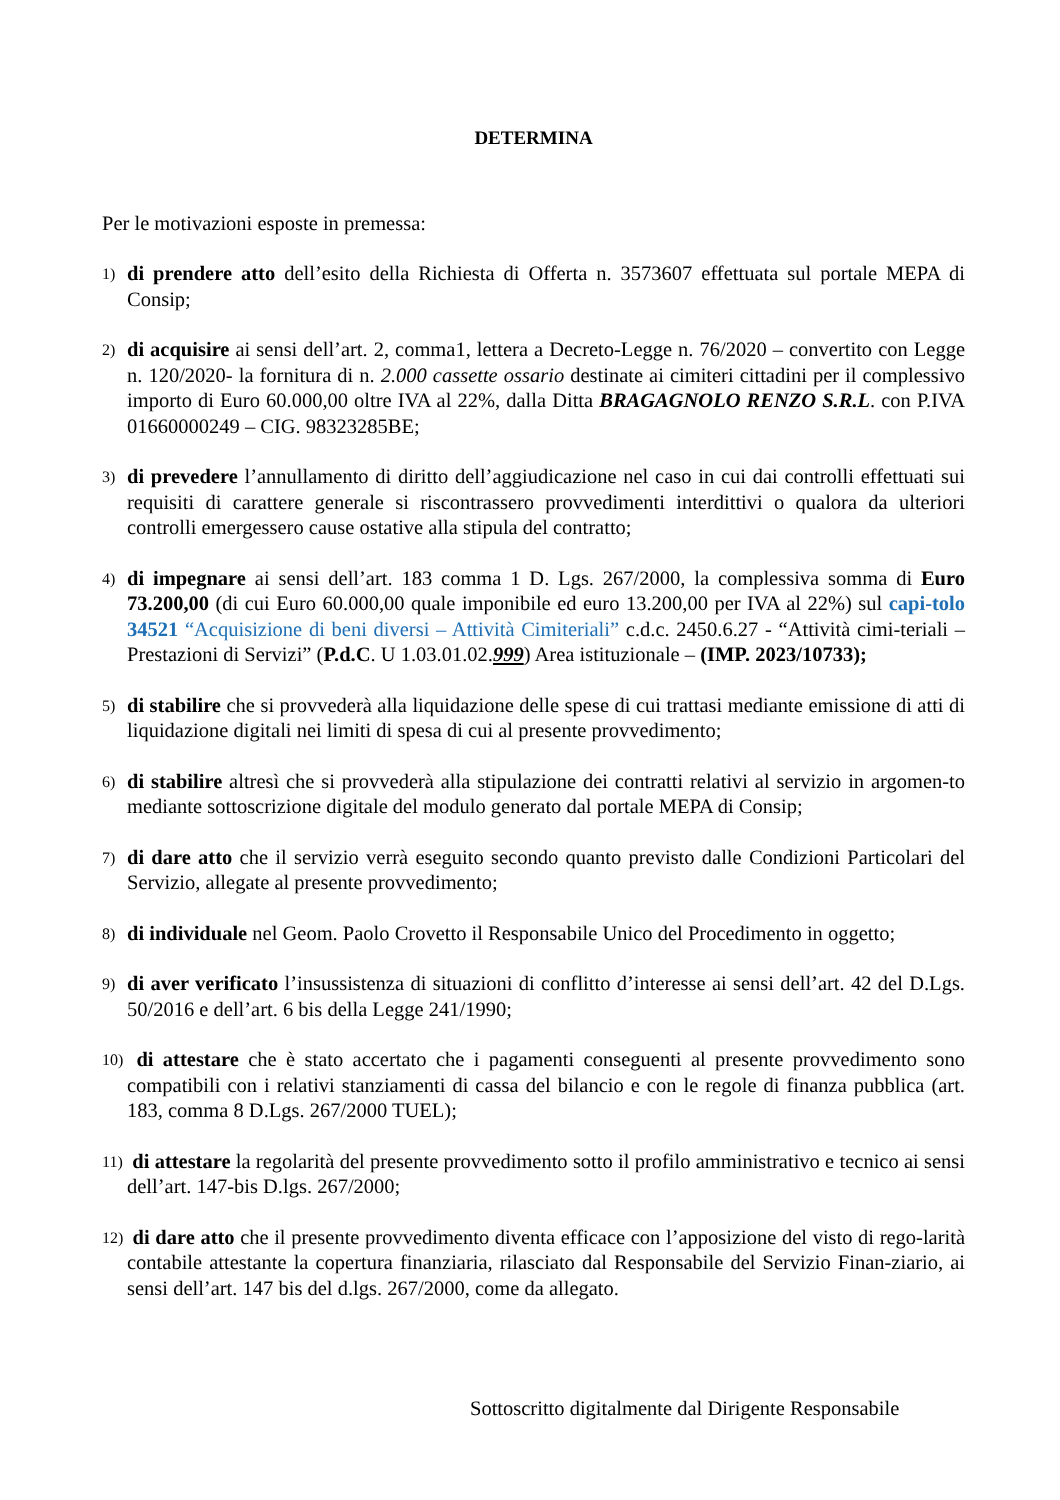DETERMINA
Per le motivazioni esposte in premessa:
1) di prendere atto dell’esito della Richiesta di Offerta n. 3573607 effettuata sul portale MEPA di Consip;
2) di acquisire ai sensi dell’art. 2, comma1, lettera a Decreto-Legge n. 76/2020 – convertito con Legge n. 120/2020- la fornitura di n. 2.000 cassette ossario destinate ai cimiteri cittadini per il complessivo importo di Euro 60.000,00 oltre IVA al 22%, dalla Ditta BRAGAGNOLO RENZO S.R.L. con P.IVA 01660000249 – CIG. 98323285BE;
3) di prevedere l’annullamento di diritto dell’aggiudicazione nel caso in cui dai controlli effettuati sui requisiti di carattere generale si riscontrassero provvedimenti interdittivi o qualora da ulteriori controlli emergessero cause ostative alla stipula del contratto;
4) di impegnare ai sensi dell’art. 183 comma 1 D. Lgs. 267/2000, la complessiva somma di Euro 73.200,00 (di cui Euro 60.000,00 quale imponibile ed euro 13.200,00 per IVA al 22%) sul capi-tolo 34521 “Acquisizione di beni diversi – Attività Cimiteriali” c.d.c. 2450.6.27 - “Attività cimi-teriali – Prestazioni di Servizi” (P.d.C. U 1.03.01.02.999) Area istituzionale – (IMP. 2023/10733);
5) di stabilire che si provvederà alla liquidazione delle spese di cui trattasi mediante emissione di atti di liquidazione digitali nei limiti di spesa di cui al presente provvedimento;
6) di stabilire altresì che si provvederà alla stipulazione dei contratti relativi al servizio in argomen-to mediante sottoscrizione digitale del modulo generato dal portale MEPA di Consip;
7) di dare atto che il servizio verrà eseguito secondo quanto previsto dalle Condizioni Particolari del Servizio, allegate al presente provvedimento;
8) di individuale nel Geom. Paolo Crovetto il Responsabile Unico del Procedimento in oggetto;
9) di aver verificato l’insussistenza di situazioni di conflitto d’interesse ai sensi dell’art. 42 del D.Lgs. 50/2016 e dell’art. 6 bis della Legge 241/1990;
10) di attestare che è stato accertato che i pagamenti conseguenti al presente provvedimento sono compatibili con i relativi stanziamenti di cassa del bilancio e con le regole di finanza pubblica (art. 183, comma 8 D.Lgs. 267/2000 TUEL);
11) di attestare la regolarità del presente provvedimento sotto il profilo amministrativo e tecnico ai sensi dell’art. 147-bis D.lgs. 267/2000;
12) di dare atto che il presente provvedimento diventa efficace con l’apposizione del visto di rego-larità contabile attestante la copertura finanziaria, rilasciato dal Responsabile del Servizio Finan-ziario, ai sensi dell’art. 147 bis del d.lgs. 267/2000, come da allegato.
Sottoscritto digitalmente dal Dirigente Responsabile